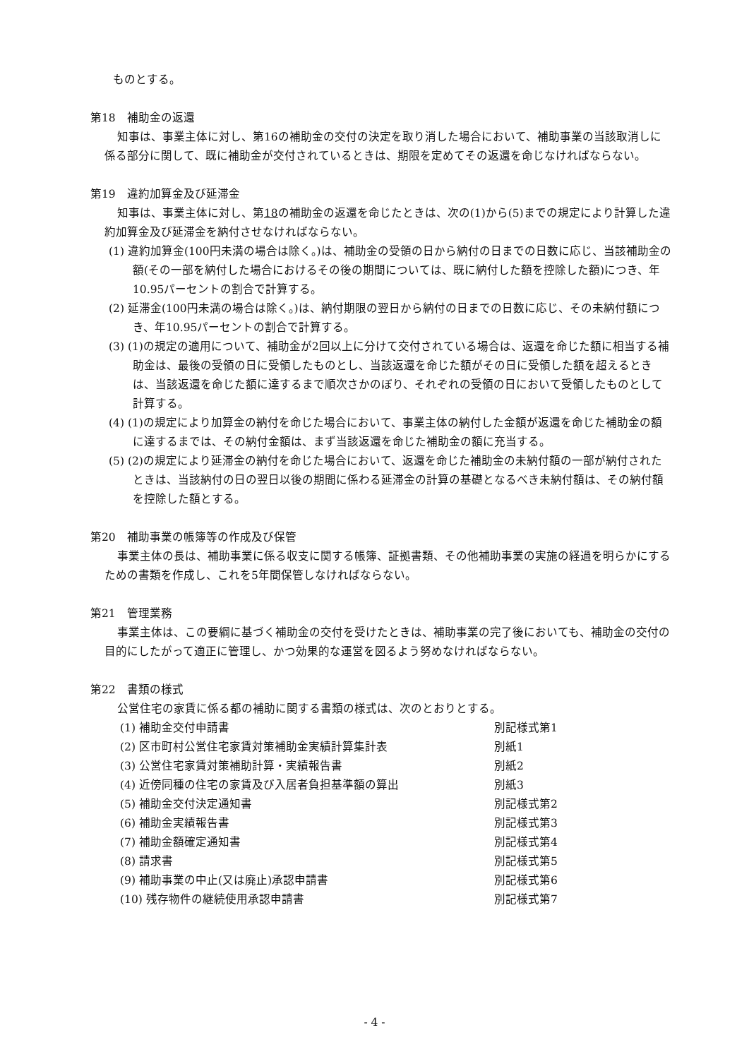ものとする。
第18　補助金の返還
知事は、事業主体に対し、第16の補助金の交付の決定を取り消した場合において、補助事業の当該取消しに係る部分に関して、既に補助金が交付されているときは、期限を定めてその返還を命じなければならない。
第19　違約加算金及び延滞金
知事は、事業主体に対し、第18の補助金の返還を命じたときは、次の(1)から(5)までの規定により計算した違約加算金及び延滞金を納付させなければならない。
(1) 違約加算金(100円未満の場合は除く。)は、補助金の受領の日から納付の日までの日数に応じ、当該補助金の額(その一部を納付した場合におけるその後の期間については、既に納付した額を控除した額)につき、年10.95パーセントの割合で計算する。
(2) 延滞金(100円未満の場合は除く。)は、納付期限の翌日から納付の日までの日数に応じ、その未納付額につき、年10.95パーセントの割合で計算する。
(3) (1)の規定の適用について、補助金が2回以上に分けて交付されている場合は、返還を命じた額に相当する補助金は、最後の受領の日に受領したものとし、当該返還を命じた額がその日に受領した額を超えるときは、当該返還を命じた額に達するまで順次さかのぼり、それぞれの受領の日において受領したものとして計算する。
(4) (1)の規定により加算金の納付を命じた場合において、事業主体の納付した金額が返還を命じた補助金の額に達するまでは、その納付金額は、まず当該返還を命じた補助金の額に充当する。
(5) (2)の規定により延滞金の納付を命じた場合において、返還を命じた補助金の未納付額の一部が納付されたときは、当該納付の日の翌日以後の期間に係わる延滞金の計算の基礎となるべき未納付額は、その納付額を控除した額とする。
第20　補助事業の帳簿等の作成及び保管
事業主体の長は、補助事業に係る収支に関する帳簿、証拠書類、その他補助事業の実施の経過を明らかにするための書類を作成し、これを5年間保管しなければならない。
第21　管理業務
事業主体は、この要綱に基づく補助金の交付を受けたときは、補助事業の完了後においても、補助金の交付の目的にしたがって適正に管理し、かつ効果的な運営を図るよう努めなければならない。
第22　書類の様式
公営住宅の家賃に係る都の補助に関する書類の様式は、次のとおりとする。
(1) 補助金交付申請書 別記様式第1
(2) 区市町村公営住宅家賃対策補助金実績計算集計表 別紙1
(3) 公営住宅家賃対策補助計算・実績報告書 別紙2
(4) 近傍同種の住宅の家賃及び入居者負担基準額の算出 別紙3
(5) 補助金交付決定通知書 別記様式第2
(6) 補助金実績報告書 別記様式第3
(7) 補助金額確定通知書 別記様式第4
(8) 請求書 別記様式第5
(9) 補助事業の中止(又は廃止)承認申請書 別記様式第6
(10) 残存物件の継続使用承認申請書 別記様式第7
- 4 -